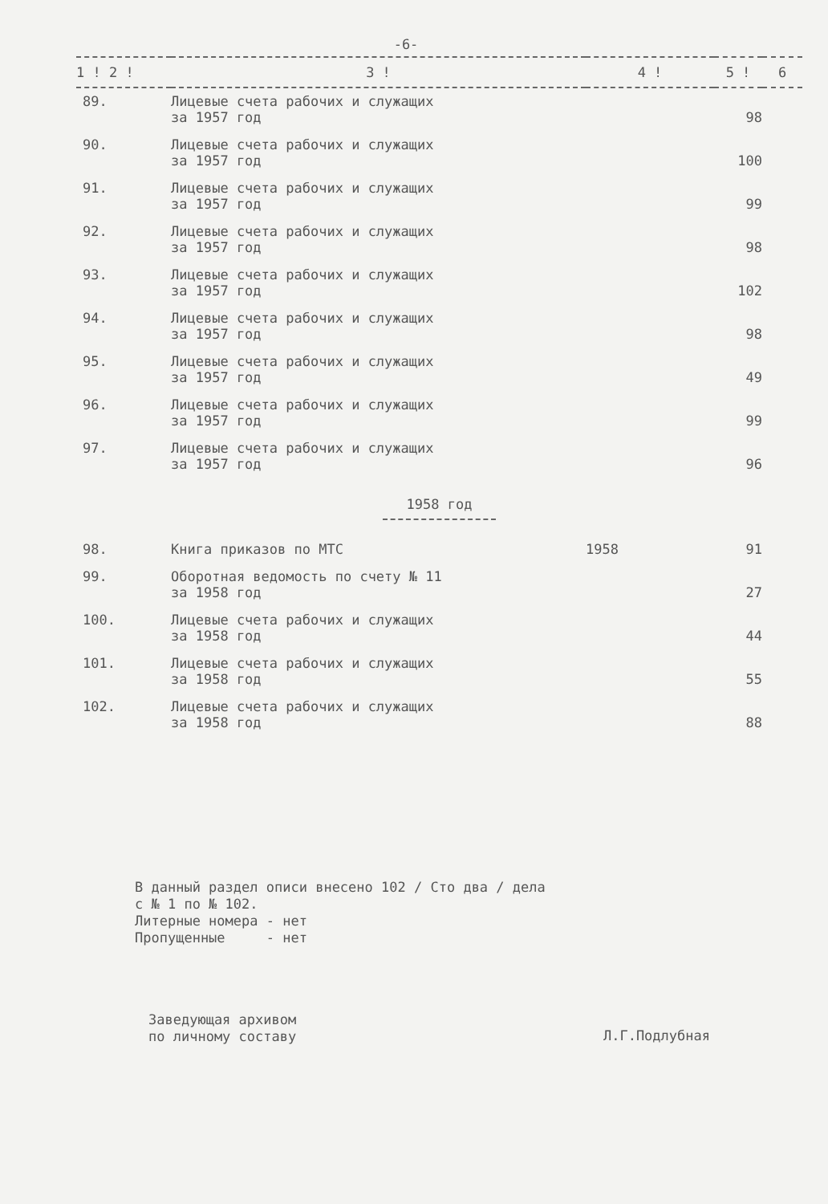-6-
| 1 ! 2 ! | 3 ! | 4 ! | 5 ! | 6 |
| --- | --- | --- | --- | --- |
| 89. | Лицевые счета рабочих и служащих за 1957 год | | 98 | |
| 90. | Лицевые счета рабочих и служащих за 1957 год | | 100 | |
| 91. | Лицевые счета рабочих и служащих за 1957 год | | 99 | |
| 92. | Лицевые счета рабочих и служащих за 1957 год | | 98 | |
| 93. | Лицевые счета рабочих и служащих за 1957 год | | 102 | |
| 94. | Лицевые счета рабочих и служащих за 1957 год | | 98 | |
| 95. | Лицевые счета рабочих и служащих за 1957 год | | 49 | |
| 96. | Лицевые счета рабочих и служащих за 1957 год | | 99 | |
| 97. | Лицевые счета рабочих и служащих за 1957 год | | 96 | |
| 1958 год | | | | |
| 98. | Книга приказов по МТС | 1958 | 91 | |
| 99. | Оборотная ведомость по счету № 11 за 1958 год | | 27 | |
| 100. | Лицевые счета рабочих и служащих за 1958 год | | 44 | |
| 101. | Лицевые счета рабочих и служащих за 1958 год | | 55 | |
| 102. | Лицевые счета рабочих и служащих за 1958 год | | 88 | |
В данный раздел описи внесено 102 / Сто два / дела
с № 1 по № 102.
Литерные номера - нет
Пропущенные - нет
Заведующая архивом
по личному составу
Л.Г.Подлубная